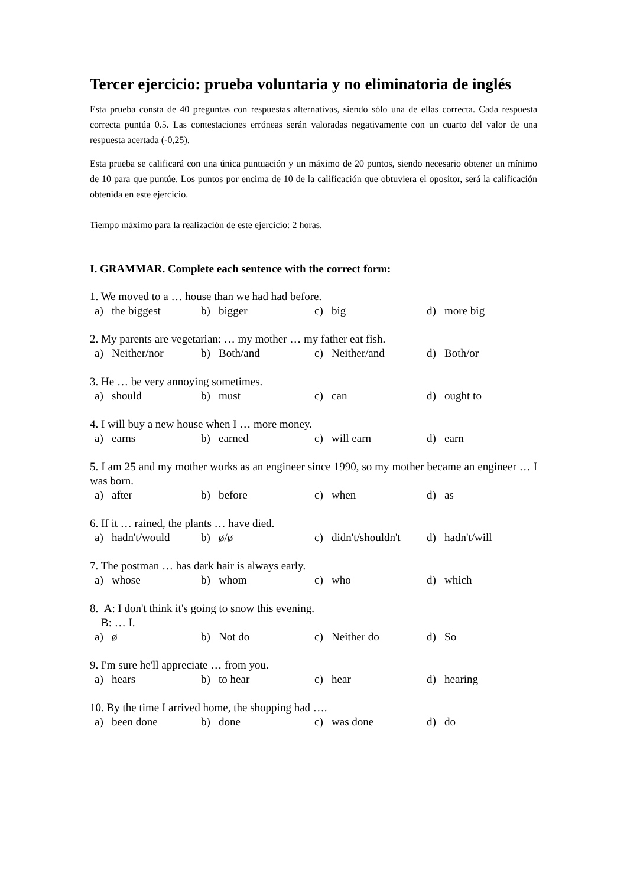Tercer ejercicio: prueba voluntaria y no eliminatoria de inglés
Esta prueba consta de 40 preguntas con respuestas alternativas, siendo sólo una de ellas correcta. Cada respuesta correcta puntúa 0.5. Las contestaciones erróneas serán valoradas negativamente con un cuarto del valor de una respuesta acertada (-0,25).
Esta prueba se calificará con una única puntuación y un máximo de 20 puntos, siendo necesario obtener un mínimo de 10 para que puntúe. Los puntos por encima de 10 de la calificación que obtuviera el opositor, será la calificación obtenida en este ejercicio.
Tiempo máximo para la realización de este ejercicio: 2 horas.
I. GRAMMAR. Complete each sentence with the correct form:
1. We moved to a … house than we had had before.
a) the biggest b) bigger c) big d) more big
2. My parents are vegetarian: … my mother … my father eat fish.
a) Neither/nor b) Both/and c) Neither/and d) Both/or
3. He … be very annoying sometimes.
a) should b) must c) can d) ought to
4. I will buy a new house when I … more money.
a) earns b) earned c) will earn d) earn
5. I am 25 and my mother works as an engineer since 1990, so my mother became an engineer … I was born.
a) after b) before c) when d) as
6. If it … rained, the plants … have died.
a) hadn't/would b) ø/ø c) didn't/shouldn't d) hadn't/will
7. The postman … has dark hair is always early.
a) whose b) whom c) who d) which
8. A: I don't think it's going to snow this evening.
B: … I.
a) ø b) Not do c) Neither do d) So
9. I'm sure he'll appreciate … from you.
a) hears b) to hear c) hear d) hearing
10. By the time I arrived home, the shopping had ….
a) been done b) done c) was done d) do